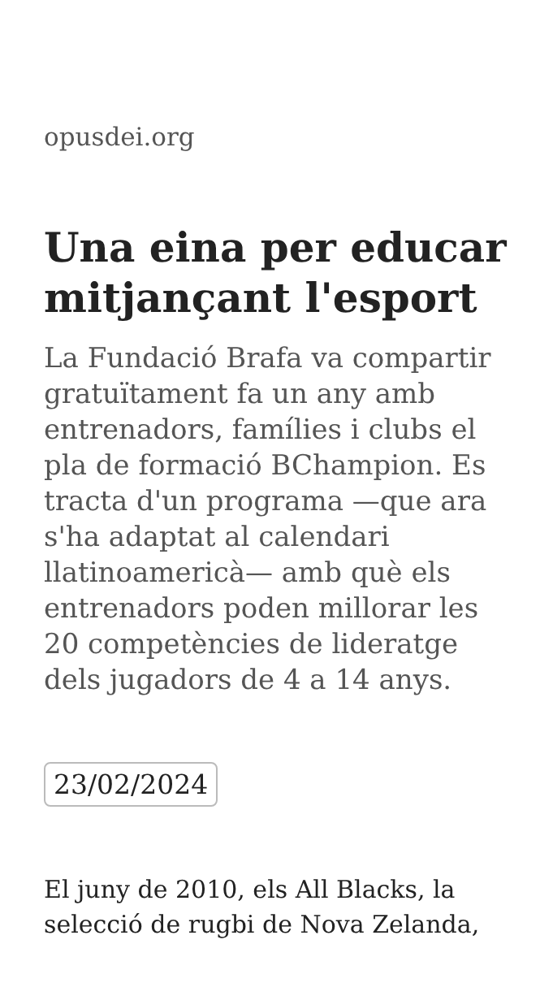opusdei.org
Una eina per educar mitjançant l'esport
La Fundació Brafa va compartir gratuïtament fa un any amb entrenadors, famílies i clubs el pla de formació BChampion. Es tracta d'un programa —que ara s'ha adaptat al calendari llatinoamericà— amb què els entrenadors poden millorar les 20 competències de lideratge dels jugadors de 4 a 14 anys.
23/02/2024
El juny de 2010, els All Blacks, la selecció de rugbi de Nova Zelanda,